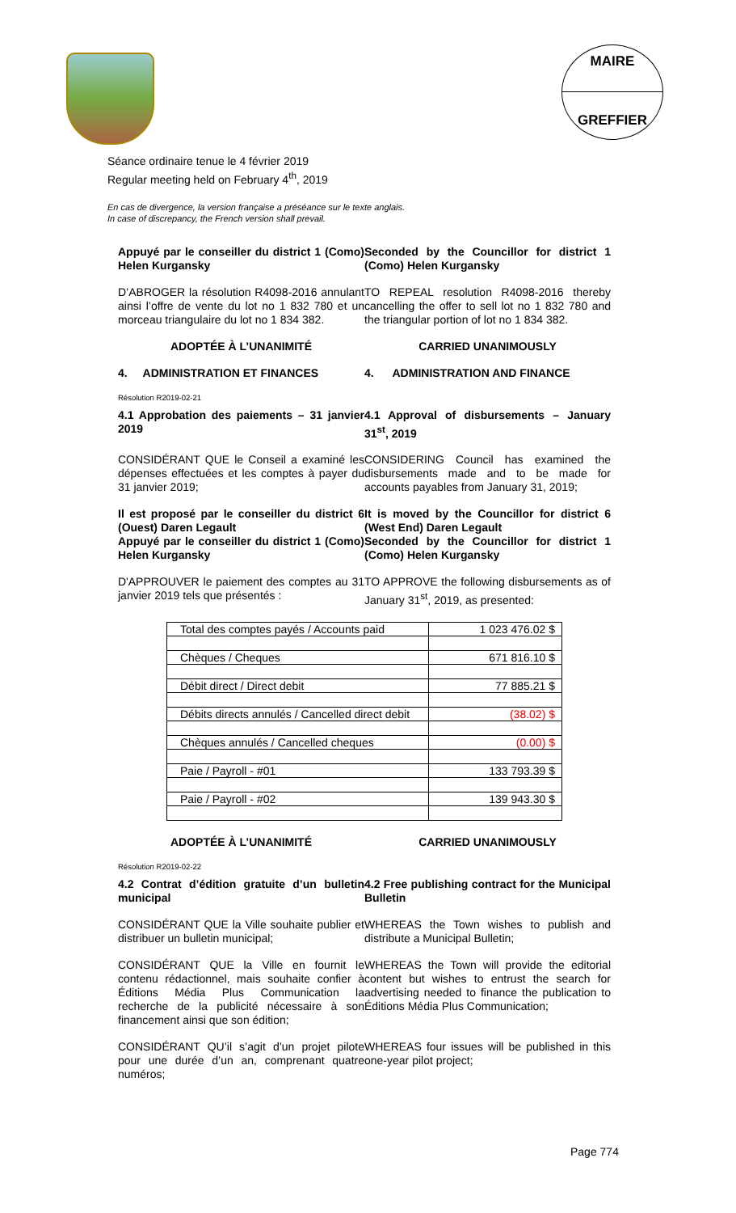MAIRE
GREFFIER
Séance ordinaire tenue le 4 février 2019
Regular meeting held on February 4<sup>th</sup>, 2019
En cas de divergence, la version française a préséance sur le texte anglais.
In case of discrepancy, the French version shall prevail.
Appuyé par le conseiller du district 1 (Como) Helen Kurgansky
Seconded by the Councillor for district 1 (Como) Helen Kurgansky
D’ABROGER la résolution R4098-2016 annulant ainsi l’offre de vente du lot no 1 832 780 et un morceau triangulaire du lot no 1 834 382.
TO REPEAL resolution R4098-2016 thereby cancelling the offer to sell lot no 1 832 780 and the triangular portion of lot no 1 834 382.
ADOPTÉE À L’UNANIMITÉ CARRIED UNANIMOUSLY
4. ADMINISTRATION ET FINANCES 4. ADMINISTRATION AND FINANCE
Résolution R2019-02-21
4.1 Approbation des paiements – 31 janvier 2019
4.1 Approval of disbursements – January 31<sup>st</sup>, 2019
CONSIDÉRANT QUE le Conseil a examiné les dépenses effectuées et les comptes à payer du 31 janvier 2019;
CONSIDERING Council has examined the disbursements made and to be made for accounts payables from January 31, 2019;
Il est proposé par le conseiller du district 6 (Ouest) Daren Legault
Appuyé par le conseiller du district 1 (Como) Helen Kurgansky
It is moved by the Councillor for district 6 (West End) Daren Legault
Seconded by the Councillor for district 1 (Como) Helen Kurgansky
D'APPROUVER le paiement des comptes au 31 janvier 2019 tels que présentés :
TO APPROVE the following disbursements as of January 31<sup>st</sup>, 2019, as presented:
| Total des comptes payés / Accounts paid | 1 023 476.02 $ |
| Chèques / Cheques | 671 816.10 $ |
| Débit direct / Direct debit | 77 885.21 $ |
| Débits directs annulés / Cancelled direct debit | (38.02) $ |
| Chèques annulés / Cancelled cheques | (0.00) $ |
| Paie / Payroll - #01 | 133 793.39 $ |
| Paie / Payroll - #02 | 139 943.30 $ |
ADOPTÉE À L’UNANIMITÉ CARRIED UNANIMOUSLY
Résolution R2019-02-22
4.2 Contrat d’édition gratuite d’un bulletin municipal
4.2 Free publishing contract for the Municipal Bulletin
CONSIDÉRANT QUE la Ville souhaite publier et distribuer un bulletin municipal;
WHEREAS the Town wishes to publish and distribute a Municipal Bulletin;
CONSIDÉRANT QUE la Ville en fournit le contenu rédactionnel, mais souhaite confier à Éditions Média Plus Communication la recherche de la publicité nécessaire à son financement ainsi que son édition;
WHEREAS the Town will provide the editorial content but wishes to entrust the search for advertising needed to finance the publication to Éditions Média Plus Communication;
CONSIDÉRANT QU’il s’agit d’un projet pilote pour une durée d’un an, comprenant quatre numéros;
WHEREAS four issues will be published in this one-year pilot project;
Page 774